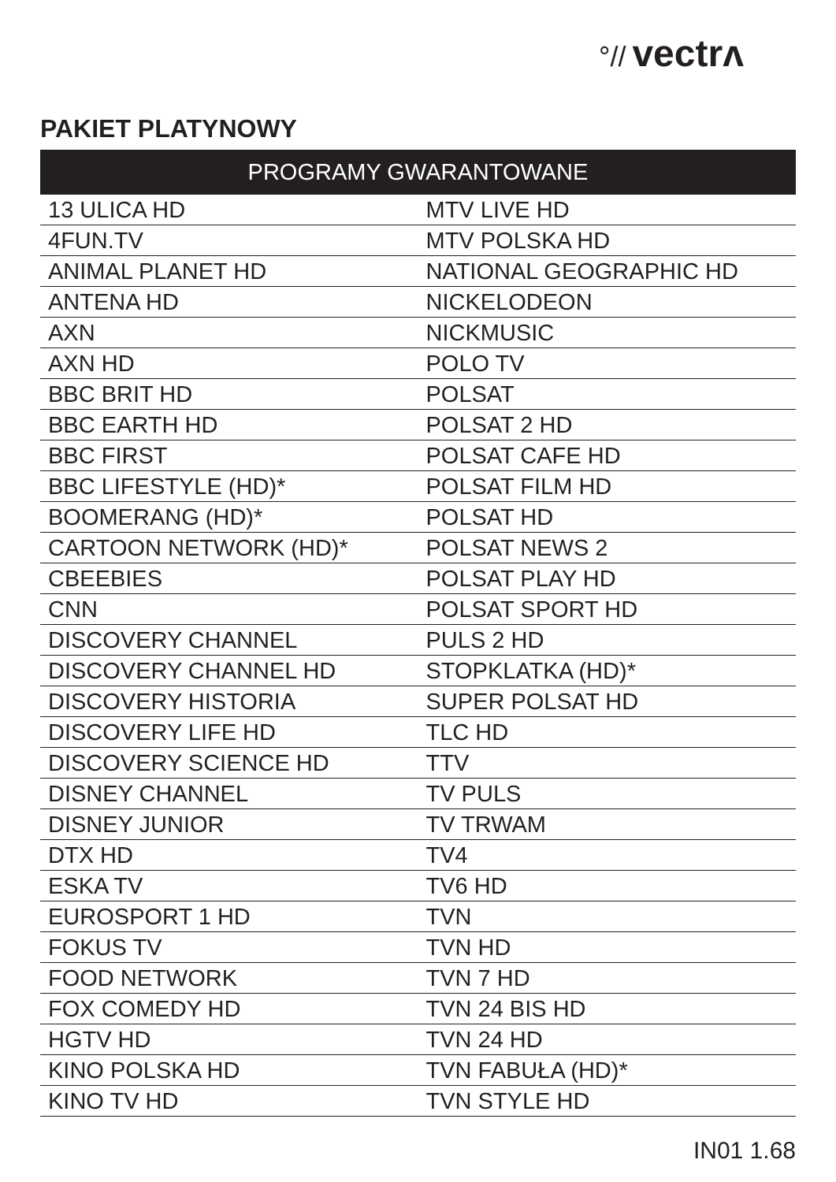°// vectrʌ
PAKIET PLATYNOWY
| PROGRAMY GWARANTOWANE | |
| --- | --- |
| 13 ULICA HD | MTV LIVE HD |
| 4FUN.TV | MTV POLSKA HD |
| ANIMAL PLANET HD | NATIONAL GEOGRAPHIC HD |
| ANTENA HD | NICKELODEON |
| AXN | NICKMUSIC |
| AXN HD | POLO TV |
| BBC BRIT HD | POLSAT |
| BBC EARTH HD | POLSAT 2 HD |
| BBC FIRST | POLSAT CAFE HD |
| BBC LIFESTYLE (HD)* | POLSAT FILM HD |
| BOOMERANG (HD)* | POLSAT HD |
| CARTOON NETWORK (HD)* | POLSAT NEWS 2 |
| CBEEBIES | POLSAT PLAY HD |
| CNN | POLSAT SPORT HD |
| DISCOVERY CHANNEL | PULS 2 HD |
| DISCOVERY CHANNEL HD | STOPKLATKA (HD)* |
| DISCOVERY HISTORIA | SUPER POLSAT HD |
| DISCOVERY LIFE HD | TLC HD |
| DISCOVERY SCIENCE HD | TTV |
| DISNEY CHANNEL | TV PULS |
| DISNEY JUNIOR | TV TRWAM |
| DTX HD | TV4 |
| ESKA TV | TV6 HD |
| EUROSPORT 1 HD | TVN |
| FOKUS TV | TVN HD |
| FOOD NETWORK | TVN 7 HD |
| FOX COMEDY HD | TVN 24 BIS HD |
| HGTV HD | TVN 24 HD |
| KINO POLSKA HD | TVN FABUŁA (HD)* |
| KINO TV HD | TVN STYLE HD |
IN01 1.68